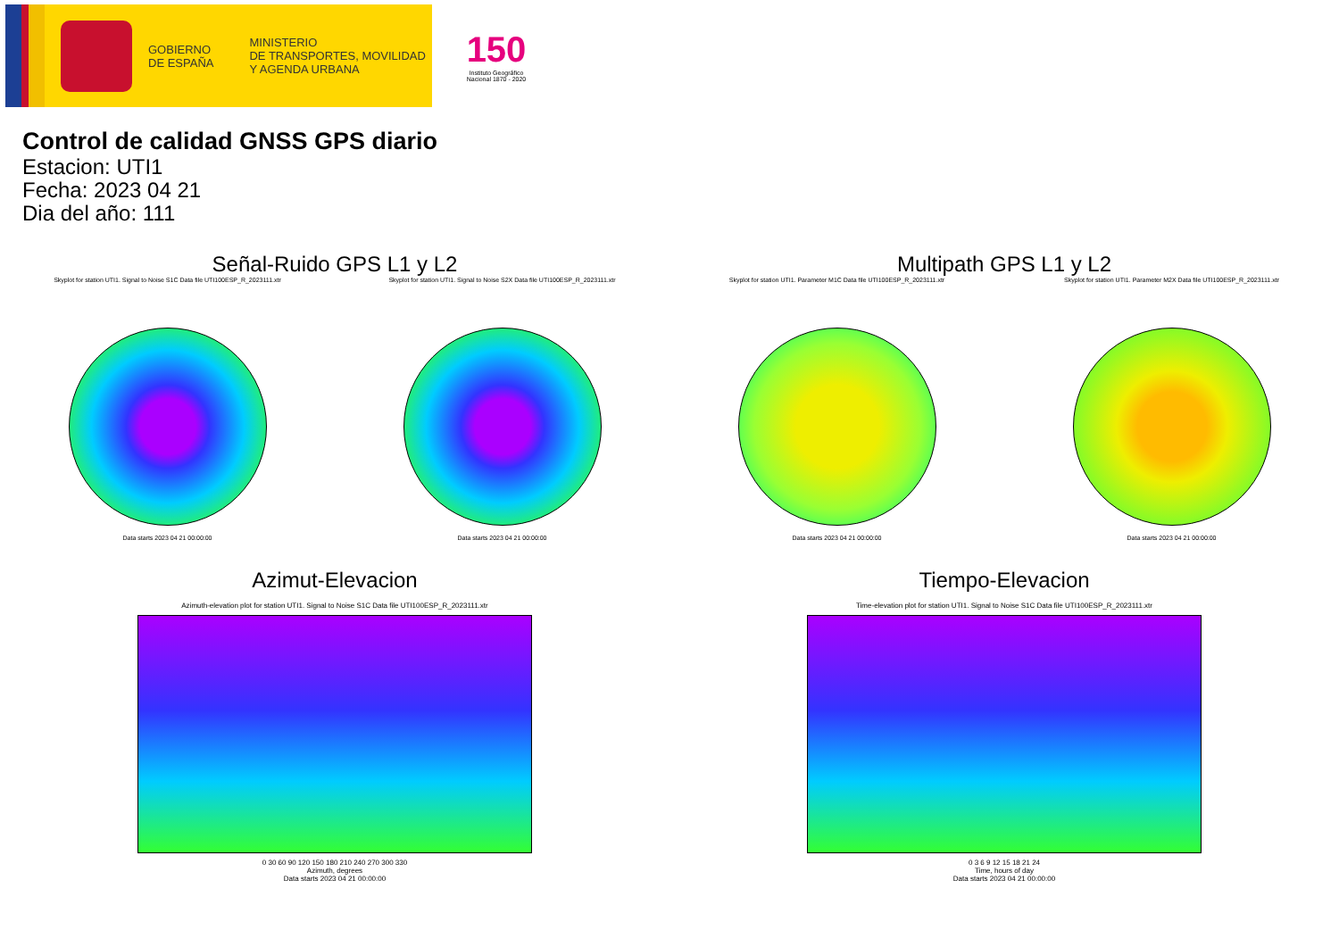GOBIERNO
DE ESPAÑA
MINISTERIO
DE TRANSPORTES, MOVILIDAD
Y AGENDA URBANA
150
Instituto Geográfico Nacional 1870 - 2020
Control de calidad GNSS GPS diario
Estacion: UTI1
Fecha: 2023 04 21
Dia del año: 111
Señal-Ruido GPS L1 y L2
Skyplot for station UTI1. Signal to Noise S1C Data file UTI100ESP_R_2023111.xtr
Data starts 2023 04 21 00:00:00
Skyplot for station UTI1. Signal to Noise S2X Data file UTI100ESP_R_2023111.xtr
Data starts 2023 04 21 00:00:00
Multipath GPS L1 y L2
Skyplot for station UTI1. Parameter M1C Data file UTI100ESP_R_2023111.xtr
Data starts 2023 04 21 00:00:00
Skyplot for station UTI1. Parameter M2X Data file UTI100ESP_R_2023111.xtr
Data starts 2023 04 21 00:00:00
Azimut-Elevacion
Azimuth-elevation plot for station UTI1. Signal to Noise S1C Data file UTI100ESP_R_2023111.xtr
0 30 60 90 120 150 180 210 240 270 300 330
Azimuth, degrees
Data starts 2023 04 21 00:00:00
Tiempo-Elevacion
Time-elevation plot for station UTI1. Signal to Noise S1C Data file UTI100ESP_R_2023111.xtr
0 3 6 9 12 15 18 21 24
Time, hours of day
Data starts 2023 04 21 00:00:00